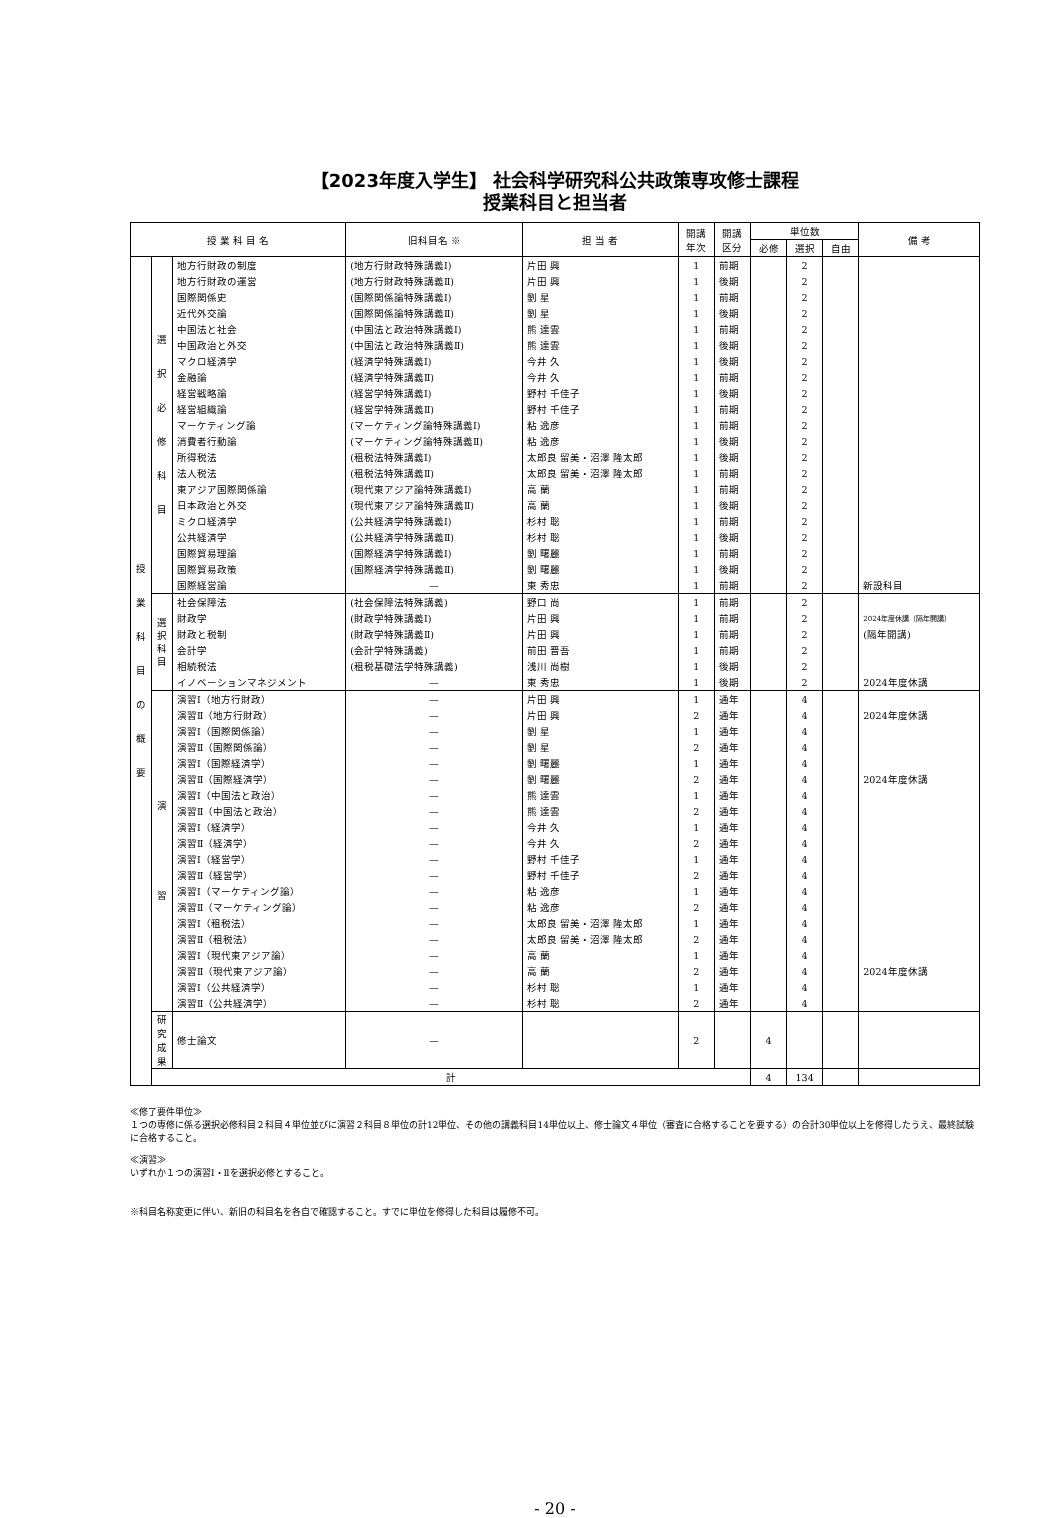【2023年度入学生】 社会科学研究科公共政策専攻修士課程
授業科目と担当者
| 授 業 科 目 名 | | | 旧科目名 ※ | 担 当 者 | 開講 年次 | 開講 区分 | 単位数 | | | 備 考 |
| --- | --- | --- | --- | --- | --- | --- | --- | --- | --- | --- |
| | | | | | | | 必修 | 選択 | 自由 | |
| 授 業 科 目 の 概 要 | 選 択 必 修 科 目 | 地方行財政の制度 | (地方行財政特殊講義Ⅰ) | 片田 興 | 1 | 前期 | | 2 | | |
| | | 地方行財政の運営 | (地方行財政特殊講義Ⅱ) | 片田 興 | 1 | 後期 | | 2 | | |
| | | 国際関係史 | (国際関係論特殊講義Ⅰ) | 劉 星 | 1 | 前期 | | 2 | | |
| | | 近代外交論 | (国際関係論特殊講義Ⅱ) | 劉 星 | 1 | 後期 | | 2 | | |
| | | 中国法と社会 | (中国法と政治特殊講義Ⅰ) | 熊 達雲 | 1 | 前期 | | 2 | | |
| | | 中国政治と外交 | (中国法と政治特殊講義Ⅱ) | 熊 達雲 | 1 | 後期 | | 2 | | |
| | | マクロ経済学 | (経済学特殊講義Ⅰ) | 今井 久 | 1 | 後期 | | 2 | | |
| | | 金融論 | (経済学特殊講義Ⅱ) | 今井 久 | 1 | 前期 | | 2 | | |
| | | 経営戦略論 | (経営学特殊講義Ⅰ) | 野村 千佳子 | 1 | 後期 | | 2 | | |
| | | 経営組織論 | (経営学特殊講義Ⅱ) | 野村 千佳子 | 1 | 前期 | | 2 | | |
| | | マーケティング論 | (マーケティング論特殊講義Ⅰ) | 粘 逸彦 | 1 | 前期 | | 2 | | |
| | | 消費者行動論 | (マーケティング論特殊講義Ⅱ) | 粘 逸彦 | 1 | 後期 | | 2 | | |
| | | 所得税法 | (租税法特殊講義Ⅰ) | 太郎良 留美・沼澤 隆太郎 | 1 | 後期 | | 2 | | |
| | | 法人税法 | (租税法特殊講義Ⅱ) | 太郎良 留美・沼澤 隆太郎 | 1 | 前期 | | 2 | | |
| | | 東アジア国際関係論 | (現代東アジア論特殊講義Ⅰ) | 高 蘭 | 1 | 前期 | | 2 | | |
| | | 日本政治と外交 | (現代東アジア論特殊講義Ⅱ) | 高 蘭 | 1 | 後期 | | 2 | | |
| | | ミクロ経済学 | (公共経済学特殊講義Ⅰ) | 杉村 聡 | 1 | 前期 | | 2 | | |
| | | 公共経済学 | (公共経済学特殊講義Ⅱ) | 杉村 聡 | 1 | 後期 | | 2 | | |
| | | 国際貿易理論 | (国際経済学特殊講義Ⅰ) | 劉 曙麗 | 1 | 前期 | | 2 | | |
| | | 国際貿易政策 | (国際経済学特殊講義Ⅱ) | 劉 曙麗 | 1 | 後期 | | 2 | | |
| | | 国際経営論 | — | 東 秀忠 | 1 | 前期 | | 2 | | 新設科目 |
| | 選 択 科 目 | 社会保障法 | (社会保障法特殊講義) | 野口 尚 | 1 | 前期 | | 2 | | |
| | | 財政学 | (財政学特殊講義Ⅰ) | 片田 興 | 1 | 前期 | | 2 | | 2024年度休講（隔年開講） |
| | | 財政と税制 | (財政学特殊講義Ⅱ) | 片田 興 | 1 | 前期 | | 2 | | (隔年開講) |
| | | 会計学 | (会計学特殊講義) | 前田 晋吾 | 1 | 前期 | | 2 | | |
| | | 相続税法 | (租税基礎法学特殊講義) | 浅川 尚樹 | 1 | 後期 | | 2 | | |
| | | イノベーションマネジメント | — | 東 秀忠 | 1 | 後期 | | 2 | | 2024年度休講 |
| | 演 習 | 演習Ⅰ（地方行財政） | — | 片田 興 | 1 | 通年 | | 4 | | |
| | | 演習Ⅱ（地方行財政） | — | 片田 興 | 2 | 通年 | | 4 | | 2024年度休講 |
| | | 演習Ⅰ（国際関係論） | — | 劉 星 | 1 | 通年 | | 4 | | |
| | | 演習Ⅱ（国際関係論） | — | 劉 星 | 2 | 通年 | | 4 | | |
| | | 演習Ⅰ（国際経済学） | — | 劉 曙麗 | 1 | 通年 | | 4 | | |
| | | 演習Ⅱ（国際経済学） | — | 劉 曙麗 | 2 | 通年 | | 4 | | 2024年度休講 |
| | | 演習Ⅰ（中国法と政治） | — | 熊 達雲 | 1 | 通年 | | 4 | | |
| | | 演習Ⅱ（中国法と政治） | — | 熊 達雲 | 2 | 通年 | | 4 | | |
| | | 演習Ⅰ（経済学） | — | 今井 久 | 1 | 通年 | | 4 | | |
| | | 演習Ⅱ（経済学） | — | 今井 久 | 2 | 通年 | | 4 | | |
| | | 演習Ⅰ（経営学） | — | 野村 千佳子 | 1 | 通年 | | 4 | | |
| | | 演習Ⅱ（経営学） | — | 野村 千佳子 | 2 | 通年 | | 4 | | |
| | | 演習Ⅰ（マーケティング論） | — | 粘 逸彦 | 1 | 通年 | | 4 | | |
| | | 演習Ⅱ（マーケティング論） | — | 粘 逸彦 | 2 | 通年 | | 4 | | |
| | | 演習Ⅰ（租税法） | — | 太郎良 留美・沼澤 隆太郎 | 1 | 通年 | | 4 | | |
| | | 演習Ⅱ（租税法） | — | 太郎良 留美・沼澤 隆太郎 | 2 | 通年 | | 4 | | |
| | | 演習Ⅰ（現代東アジア論） | — | 高 蘭 | 1 | 通年 | | 4 | | |
| | | 演習Ⅱ（現代東アジア論） | — | 高 蘭 | 2 | 通年 | | 4 | | 2024年度休講 |
| | | 演習Ⅰ（公共経済学） | — | 杉村 聡 | 1 | 通年 | | 4 | | |
| | | 演習Ⅱ（公共経済学） | — | 杉村 聡 | 2 | 通年 | | 4 | | |
| | 研究 成果 | 修士論文 | — | | 2 | | 4 | | | |
| | 計 | | | | | | 4 | 134 | | |
≪修了要件単位≫
１つの専修に係る選択必修科目２科目４単位並びに演習２科目８単位の計12単位、その他の講義科目14単位以上、修士論文４単位（審査に合格することを要する）の合計30単位以上を修得したうえ、最終試験に合格すること。
≪演習≫
いずれか１つの演習Ⅰ・Ⅱを選択必修とすること。
※科目名称変更に伴い、新旧の科目名を各自で確認すること。すでに単位を修得した科目は履修不可。
- 20 -